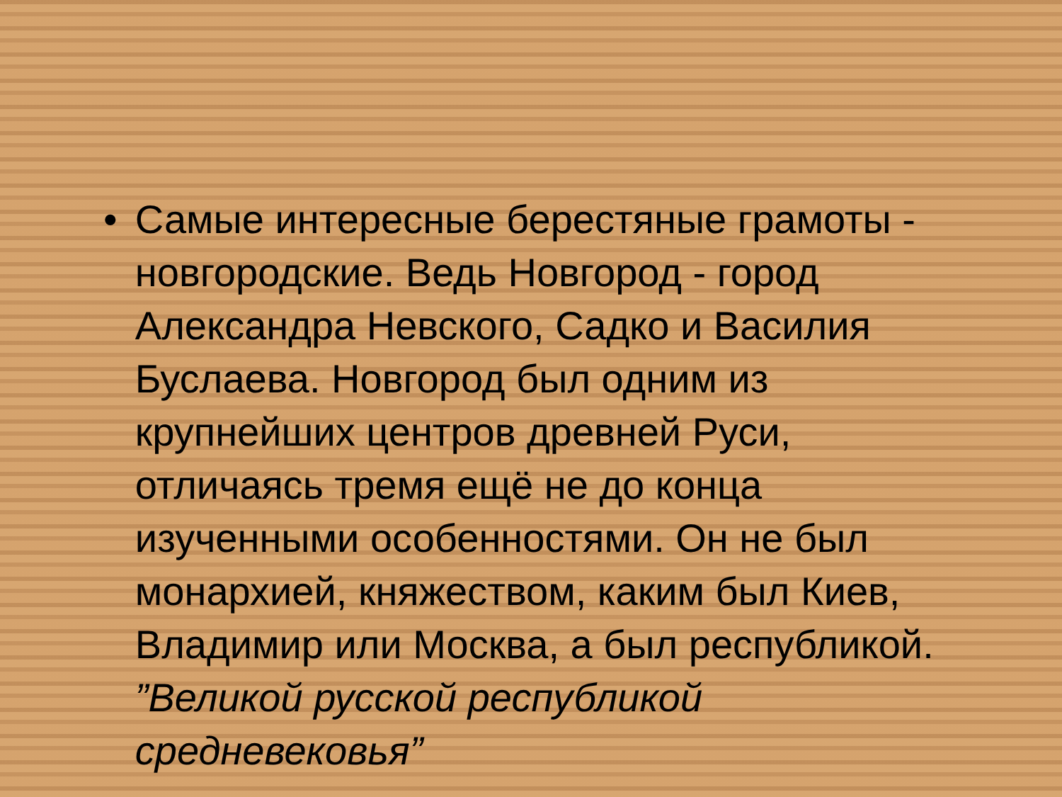• Самые интересные берестяные грамоты - новгородские. Ведь Новгород - город Александра Невского, Садко и Василия Буслаева. Новгород был одним из крупнейших центров древней Руси, отличаясь тремя ещё не до конца изученными особенностями. Он не был монархией, княжеством, каким был Киев, Владимир или Москва, а был республикой. ”Великой русской республикой средневековья”